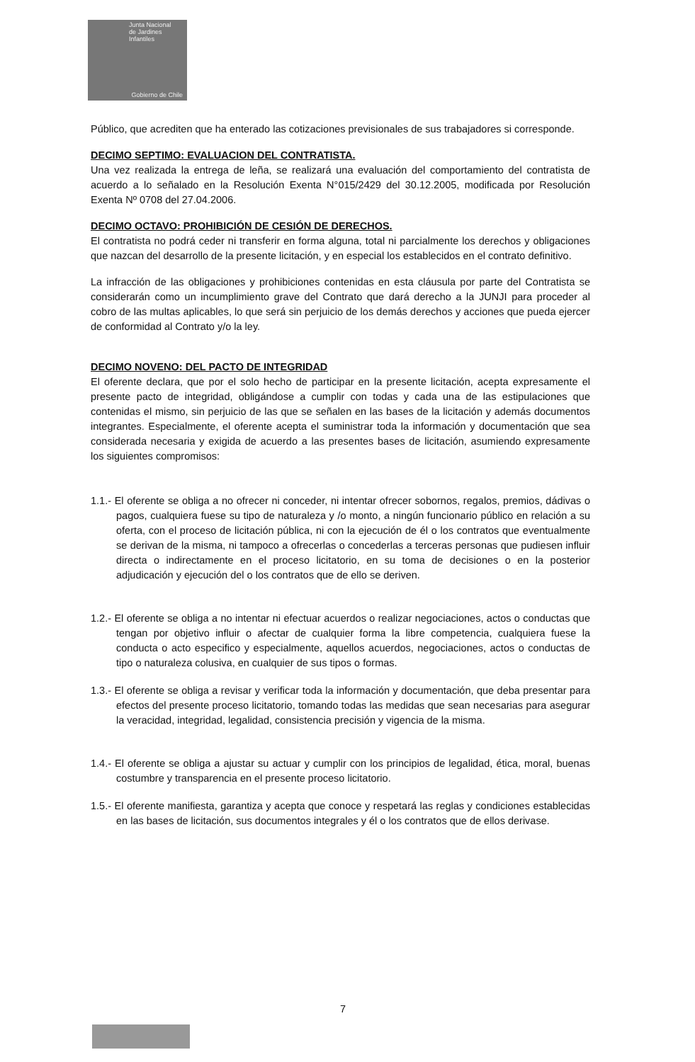Junta Nacional
de Jardines
Infantiles
Gobierno de Chile
Público, que acrediten que ha enterado las cotizaciones previsionales de sus trabajadores si corresponde.
DECIMO SEPTIMO: EVALUACION DEL CONTRATISTA.
Una vez realizada la entrega de leña, se realizará una evaluación del comportamiento del contratista de acuerdo a lo señalado en la Resolución Exenta N°015/2429 del 30.12.2005, modificada por Resolución Exenta Nº 0708 del 27.04.2006.
DECIMO OCTAVO: PROHIBICIÓN DE CESIÓN DE DERECHOS.
El contratista no podrá ceder ni transferir en forma alguna, total ni parcialmente los derechos y obligaciones que nazcan del desarrollo de la presente licitación, y en especial los establecidos en el contrato definitivo.
La infracción de las obligaciones y prohibiciones contenidas en esta cláusula por parte del Contratista se considerarán como un incumplimiento grave del Contrato que dará derecho a la JUNJI para proceder al cobro de las multas aplicables, lo que será sin perjuicio de los demás derechos y acciones que pueda ejercer de conformidad al Contrato y/o la ley.
DECIMO NOVENO: DEL PACTO DE INTEGRIDAD
El oferente declara, que por el solo hecho de participar en la presente licitación, acepta expresamente el presente pacto de integridad, obligándose a cumplir con todas y cada una de las estipulaciones que contenidas el mismo, sin perjuicio de las que se señalen en las bases de la licitación y además documentos integrantes. Especialmente, el oferente acepta el suministrar toda la información y documentación que sea considerada necesaria y exigida de acuerdo a las presentes bases de licitación, asumiendo expresamente los siguientes compromisos:
1.1.- El oferente se obliga a no ofrecer ni conceder, ni intentar ofrecer sobornos, regalos, premios, dádivas o pagos, cualquiera fuese su tipo de naturaleza y /o monto, a ningún funcionario público en relación a su oferta, con el proceso de licitación pública, ni con la ejecución de él o los contratos que eventualmente se derivan de la misma, ni tampoco a ofrecerlas o concederlas a terceras personas que pudiesen influir directa o indirectamente en el proceso licitatorio, en su toma de decisiones o en la posterior adjudicación y ejecución del o los contratos que de ello se deriven.
1.2.- El oferente se obliga a no intentar ni efectuar acuerdos o realizar negociaciones, actos o conductas que tengan por objetivo influir o afectar de cualquier forma la libre competencia, cualquiera fuese la conducta o acto especifico y especialmente, aquellos acuerdos, negociaciones, actos o conductas de tipo o naturaleza colusiva, en cualquier de sus tipos o formas.
1.3.- El oferente se obliga a revisar y verificar toda la información y documentación, que deba presentar para efectos del presente proceso licitatorio, tomando todas las medidas que sean necesarias para asegurar la veracidad, integridad, legalidad, consistencia precisión y vigencia de la misma.
1.4.- El oferente se obliga a ajustar su actuar y cumplir con los principios de legalidad, ética, moral, buenas costumbre y transparencia en el presente proceso licitatorio.
1.5.- El oferente manifiesta, garantiza y acepta que conoce y respetará las reglas y condiciones establecidas en las bases de licitación, sus documentos integrales y él o los contratos que de ellos derivase.
7